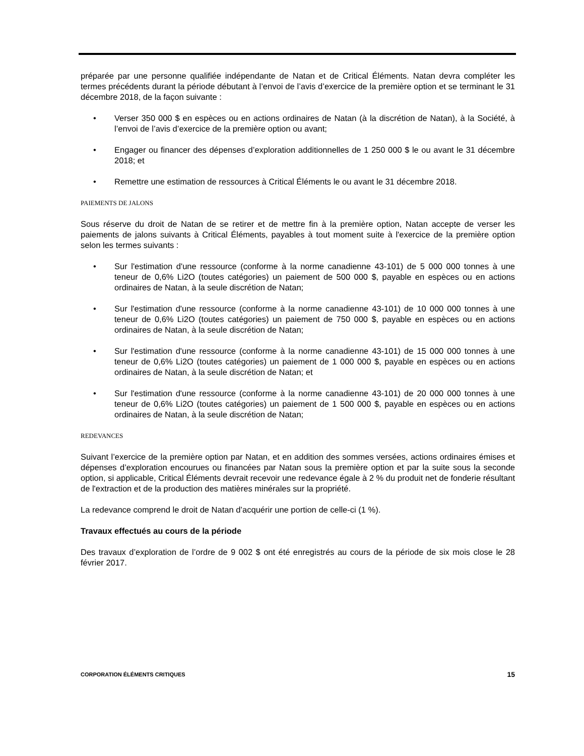préparée par une personne qualifiée indépendante de Natan et de Critical Éléments. Natan devra compléter les termes précédents durant la période débutant à l’envoi de l’avis d’exercice de la première option et se terminant le 31 décembre 2018, de la façon suivante :
• Verser 350 000 $ en espèces ou en actions ordinaires de Natan (à la discrétion de Natan), à la Société, à l’envoi de l’avis d’exercice de la première option ou avant;
• Engager ou financer des dépenses d’exploration additionnelles de 1 250 000 $ le ou avant le 31 décembre 2018; et
• Remettre une estimation de ressources à Critical Éléments le ou avant le 31 décembre 2018.
PAIEMENTS DE JALONS
Sous réserve du droit de Natan de se retirer et de mettre fin à la première option, Natan accepte de verser les paiements de jalons suivants à Critical Éléments, payables à tout moment suite à l'exercice de la première option selon les termes suivants :
• Sur l'estimation d'une ressource (conforme à la norme canadienne 43-101) de 5 000 000 tonnes à une teneur de 0,6% Li2O (toutes catégories) un paiement de 500 000 $, payable en espèces ou en actions ordinaires de Natan, à la seule discrétion de Natan;
• Sur l'estimation d'une ressource (conforme à la norme canadienne 43-101) de 10 000 000 tonnes à une teneur de 0,6% Li2O (toutes catégories) un paiement de 750 000 $, payable en espèces ou en actions ordinaires de Natan, à la seule discrétion de Natan;
• Sur l'estimation d'une ressource (conforme à la norme canadienne 43-101) de 15 000 000 tonnes à une teneur de 0,6% Li2O (toutes catégories) un paiement de 1 000 000 $, payable en espèces ou en actions ordinaires de Natan, à la seule discrétion de Natan; et
• Sur l'estimation d'une ressource (conforme à la norme canadienne 43-101) de 20 000 000 tonnes à une teneur de 0,6% Li2O (toutes catégories) un paiement de 1 500 000 $, payable en espèces ou en actions ordinaires de Natan, à la seule discrétion de Natan;
REDEVANCES
Suivant l’exercice de la première option par Natan, et en addition des sommes versées, actions ordinaires émises et dépenses d’exploration encourues ou financées par Natan sous la première option et par la suite sous la seconde option, si applicable, Critical Éléments devrait recevoir une redevance égale à 2 % du produit net de fonderie résultant de l'extraction et de la production des matières minérales sur la propriété.
La redevance comprend le droit de Natan d’acquérir une portion de celle-ci (1 %).
Travaux effectués au cours de la période
Des travaux d’exploration de l’ordre de 9 002 $ ont été enregistrés au cours de la période de six mois close le 28 février 2017.
CORPORATION ÉLÉMENTS CRITIQUES 15